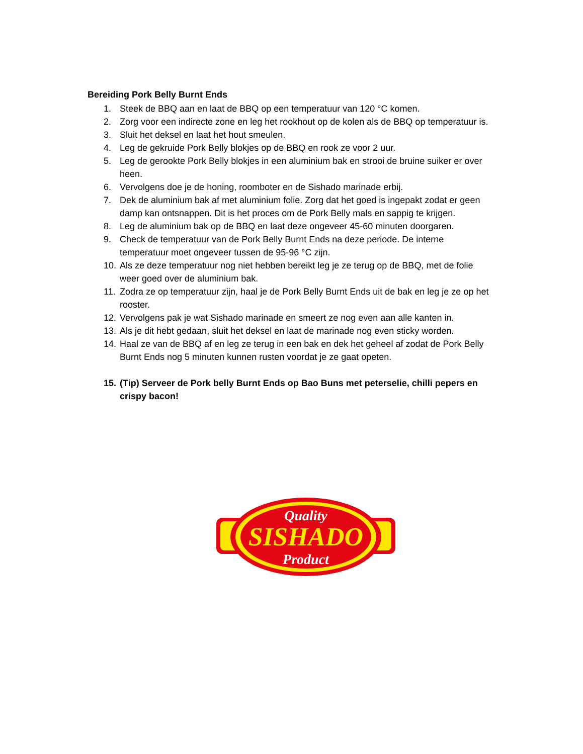Bereiding Pork Belly Burnt Ends
1. Steek de BBQ aan en laat de BBQ op een temperatuur van 120 °C komen.
2. Zorg voor een indirecte zone en leg het rookhout op de kolen als de BBQ op temperatuur is.
3. Sluit het deksel en laat het hout smeulen.
4. Leg de gekruide Pork Belly blokjes op de BBQ en rook ze voor 2 uur.
5. Leg de gerookte Pork Belly blokjes in een aluminium bak en strooi de bruine suiker er over heen.
6. Vervolgens doe je de honing, roomboter en de Sishado marinade erbij.
7. Dek de aluminium bak af met aluminium folie. Zorg dat het goed is ingepakt zodat er geen damp kan ontsnappen. Dit is het proces om de Pork Belly mals en sappig te krijgen.
8. Leg de aluminium bak op de BBQ en laat deze ongeveer 45-60 minuten doorgaren.
9. Check de temperatuur van de Pork Belly Burnt Ends na deze periode. De interne temperatuur moet ongeveer tussen de 95-96 °C zijn.
10. Als ze deze temperatuur nog niet hebben bereikt leg je ze terug op de BBQ, met de folie weer goed over de aluminium bak.
11. Zodra ze op temperatuur zijn, haal je de Pork Belly Burnt Ends uit de bak en leg je ze op het rooster.
12. Vervolgens pak je wat Sishado marinade en smeert ze nog even aan alle kanten in.
13. Als je dit hebt gedaan, sluit het deksel en laat de marinade nog even sticky worden.
14. Haal ze van de BBQ af en leg ze terug in een bak en dek het geheel af zodat de Pork Belly Burnt Ends nog 5 minuten kunnen rusten voordat je ze gaat opeten.
15. (Tip) Serveer de Pork belly Burnt Ends op Bao Buns met peterselie, chilli pepers en crispy bacon!
Quality
SISHADO
Product